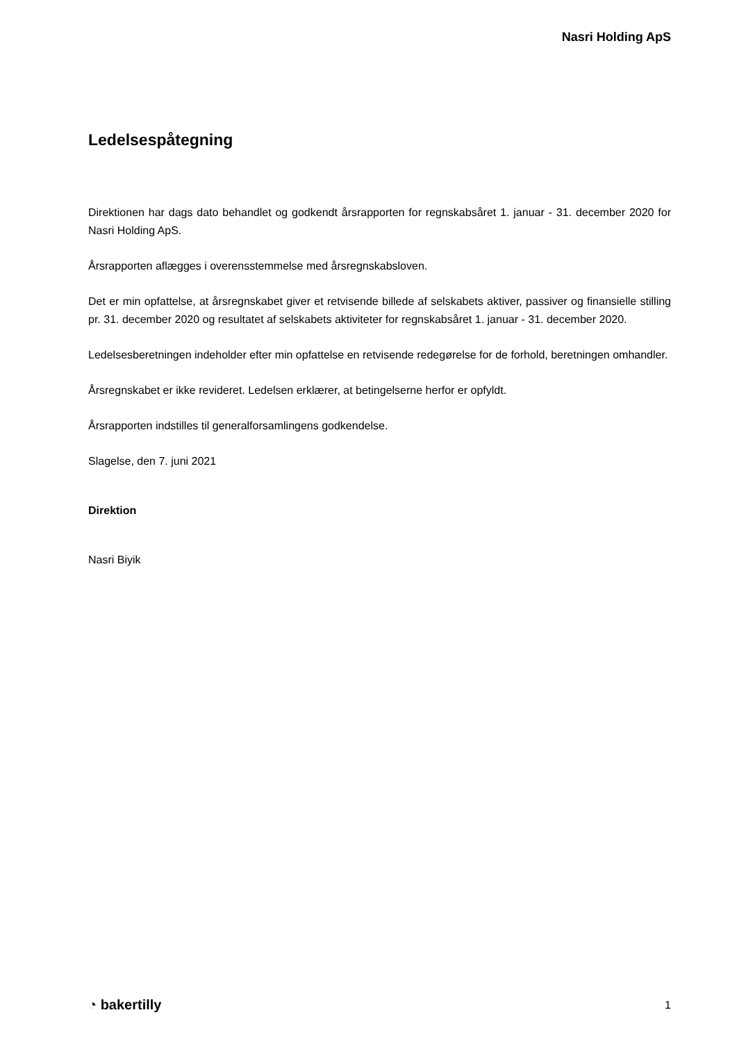Nasri Holding ApS
Ledelsespåtegning
Direktionen har dags dato behandlet og godkendt årsrapporten for regnskabsåret 1. januar - 31. december 2020 for Nasri Holding ApS.
Årsrapporten aflægges i overensstemmelse med årsregnskabsloven.
Det er min opfattelse, at årsregnskabet giver et retvisende billede af selskabets aktiver, passiver og finansielle stilling pr. 31. december 2020 og resultatet af selskabets aktiviteter for regnskabsåret 1. januar - 31. december 2020.
Ledelsesberetningen indeholder efter min opfattelse en retvisende redegørelse for de forhold, beretningen omhandler.
Årsregnskabet er ikke revideret. Ledelsen erklærer, at betingelserne herfor er opfyldt.
Årsrapporten indstilles til generalforsamlingens godkendelse.
Slagelse, den 7. juni 2021
Direktion
Nasri Biyik
◔ bakertilly 1